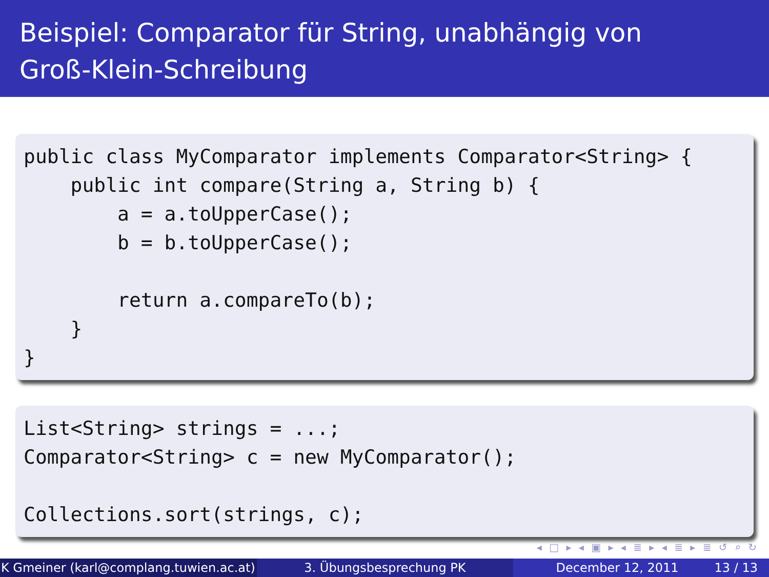Beispiel: Comparator für String, unabhängig von
Groß-Klein-Schreibung
public class MyComparator implements Comparator<String> { public int compare(String a, String b) { a = a.toUpperCase(); b = b.toUpperCase(); return a.compareTo(b); } }
List<String> strings = ...; Comparator<String> c = new MyComparator(); Collections.sort(strings, c);
◂ □ ▸ ◂ ▣ ▸ ◂ ≣ ▸ ◂ ≣ ▸ ≣ ↺ ⌕ ↻
K Gmeiner (karl@complang.tuwien.ac.at)
3. Übungsbesprechung PK December 12, 2011 13 / 13